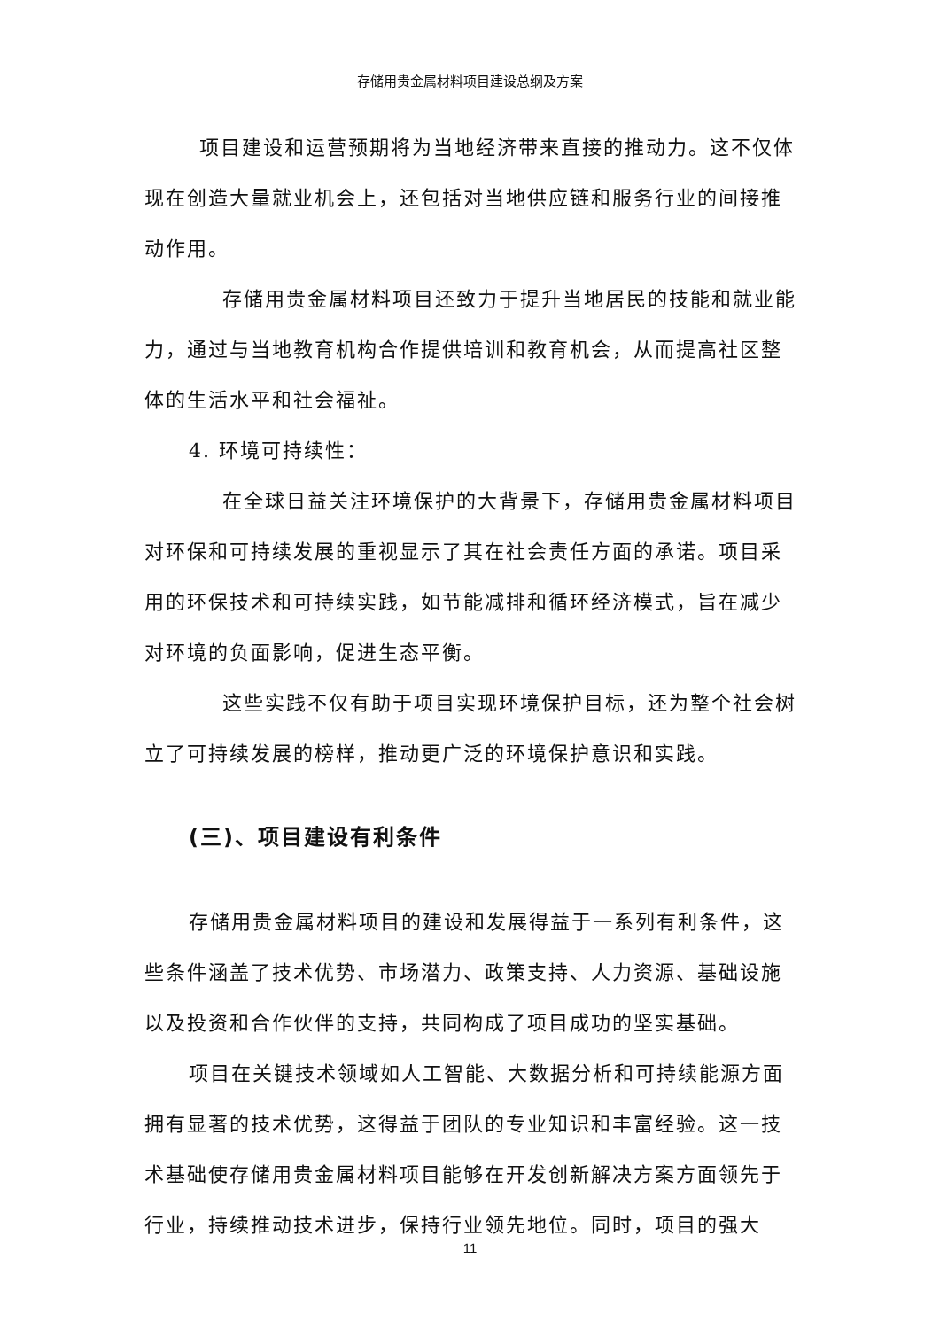存储用贵金属材料项目建设总纲及方案
项目建设和运营预期将为当地经济带来直接的推动力。这不仅体现在创造大量就业机会上，还包括对当地供应链和服务行业的间接推动作用。
存储用贵金属材料项目还致力于提升当地居民的技能和就业能力，通过与当地教育机构合作提供培训和教育机会，从而提高社区整体的生活水平和社会福祉。
4. 环境可持续性：
在全球日益关注环境保护的大背景下，存储用贵金属材料项目对环保和可持续发展的重视显示了其在社会责任方面的承诺。项目采用的环保技术和可持续实践，如节能减排和循环经济模式，旨在减少对环境的负面影响，促进生态平衡。
这些实践不仅有助于项目实现环境保护目标，还为整个社会树立了可持续发展的榜样，推动更广泛的环境保护意识和实践。
(三)、项目建设有利条件
存储用贵金属材料项目的建设和发展得益于一系列有利条件，这些条件涵盖了技术优势、市场潜力、政策支持、人力资源、基础设施以及投资和合作伙伴的支持，共同构成了项目成功的坚实基础。
项目在关键技术领域如人工智能、大数据分析和可持续能源方面拥有显著的技术优势，这得益于团队的专业知识和丰富经验。这一技术基础使存储用贵金属材料项目能够在开发创新解决方案方面领先于行业，持续推动技术进步，保持行业领先地位。同时，项目的强大
11